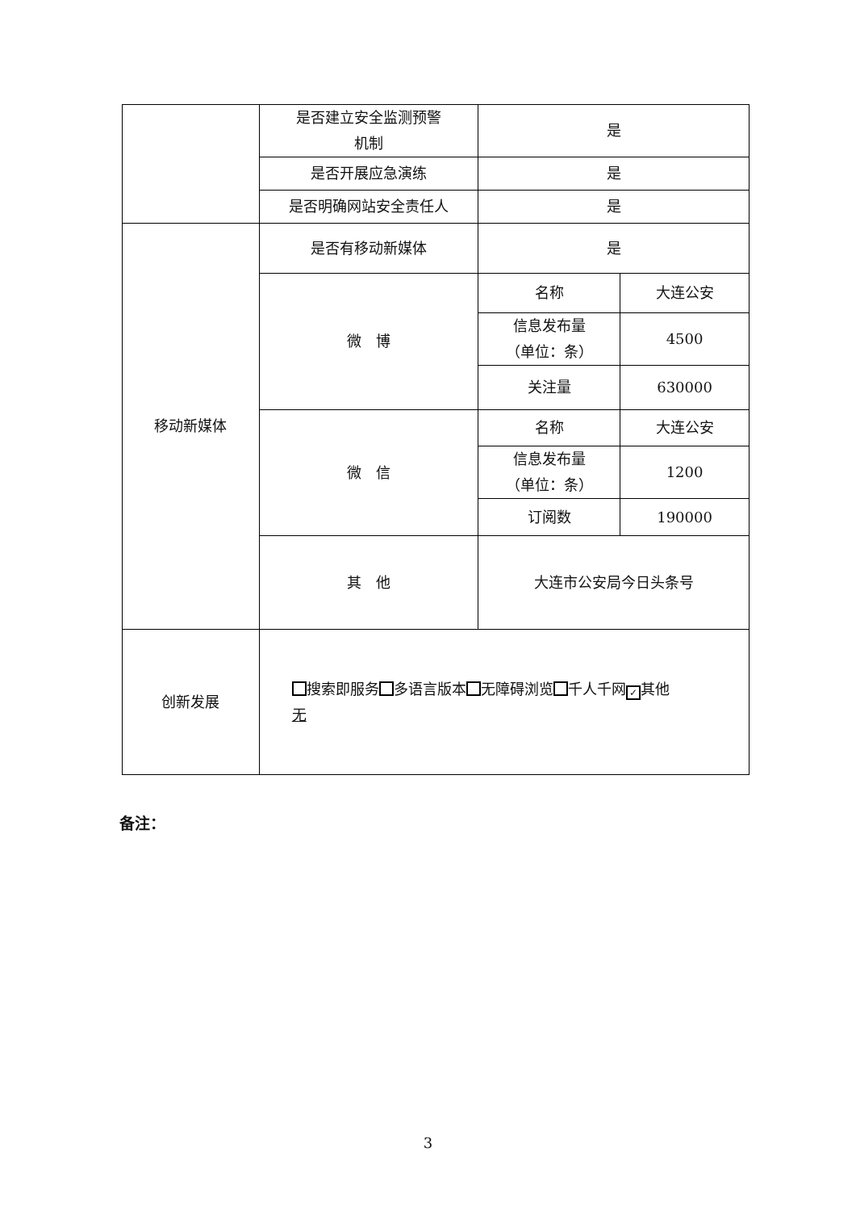| | 是否建立安全监测预警 机制 | 是 | |
| | 是否开展应急演练 | 是 | |
| | 是否明确网站安全责任人 | 是 | |
| 移动新媒体 | 是否有移动新媒体 | 是 | |
| | 微 博 | 名称 | 大连公安 |
| | | 信息发布量 （单位：条） | 4500 |
| | | 关注量 | 630000 |
| | 微 信 | 名称 | 大连公安 |
| | | 信息发布量 （单位：条） | 1200 |
| | | 订阅数 | 190000 |
| | 其 他 | 大连市公安局今日头条号 | |
| 创新发展 | 搜索即服务 多语言版本 无障碍浏览 千人千网 ✓ 其他 无 | | |
备注：
3